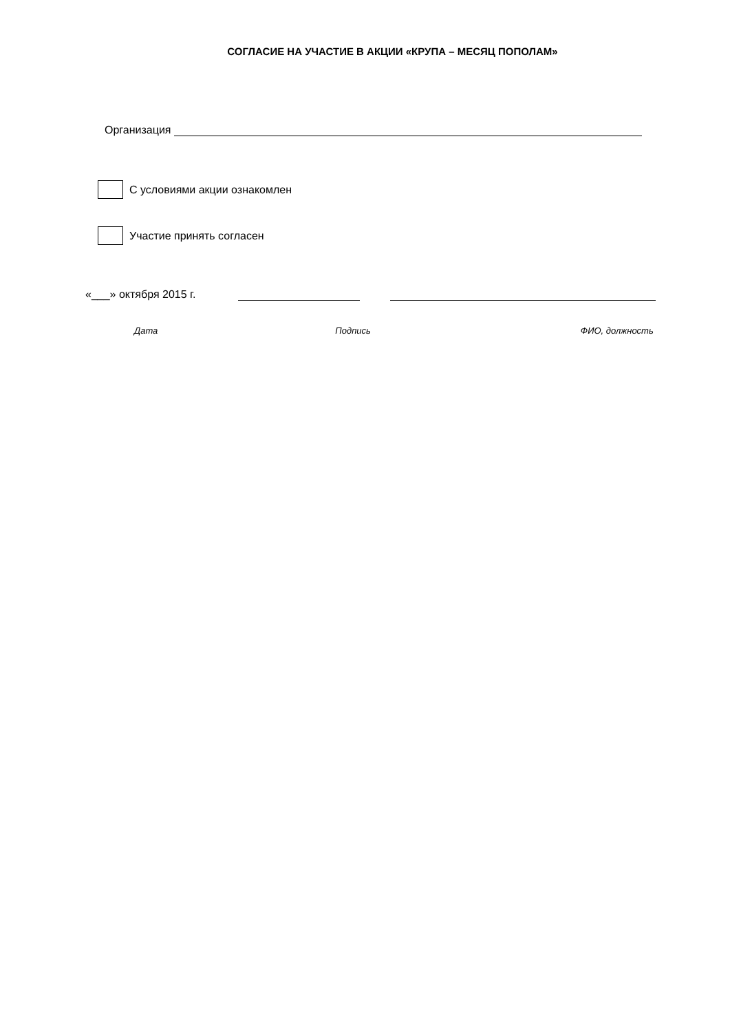СОГЛАСИЕ НА УЧАСТИЕ В АКЦИИ «КРУПА – МЕСЯЦ ПОПОЛАМ»
Организация
С условиями акции ознакомлен
Участие принять согласен
«___» октября 2015 г.
Дата Подпись ФИО, должность